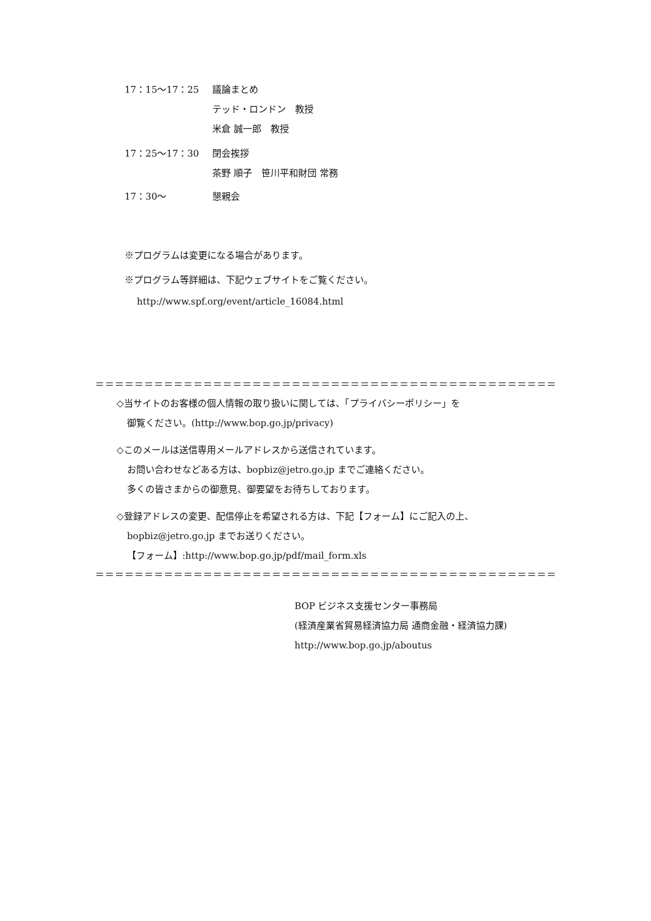17：15～17：25 議論まとめ
テッド・ロンドン　教授
米倉 誠一郎　教授
17：25～17：30 閉会挨拶
茶野 順子　笹川平和財団 常務
17：30～ 懇親会
※プログラムは変更になる場合があります。
※プログラム等詳細は、下記ウェブサイトをご覧ください。
http://www.spf.org/event/article_16084.html
＝＝＝＝＝＝＝＝＝＝＝＝＝＝＝＝＝＝＝＝＝＝＝＝＝＝＝＝＝＝＝＝＝＝＝＝＝＝＝＝＝＝＝＝＝＝＝
◇当サイトのお客様の個人情報の取り扱いに関しては、「プライバシーポリシー」を
御覧ください。(http://www.bop.go.jp/privacy)
◇このメールは送信専用メールアドレスから送信されています。
お問い合わせなどある方は、bopbiz@jetro.go.jp までご連絡ください。
多くの皆さまからの御意見、御要望をお待ちしております。
◇登録アドレスの変更、配信停止を希望される方は、下記【フォーム】にご記入の上、
bopbiz@jetro.go.jp までお送りください。
【フォーム】:http://www.bop.go.jp/pdf/mail_form.xls
＝＝＝＝＝＝＝＝＝＝＝＝＝＝＝＝＝＝＝＝＝＝＝＝＝＝＝＝＝＝＝＝＝＝＝＝＝＝＝＝＝＝＝＝＝＝＝
BOP ビジネス支援センター事務局
(経済産業省貿易経済協力局 通商金融・経済協力課)
http://www.bop.go.jp/aboutus